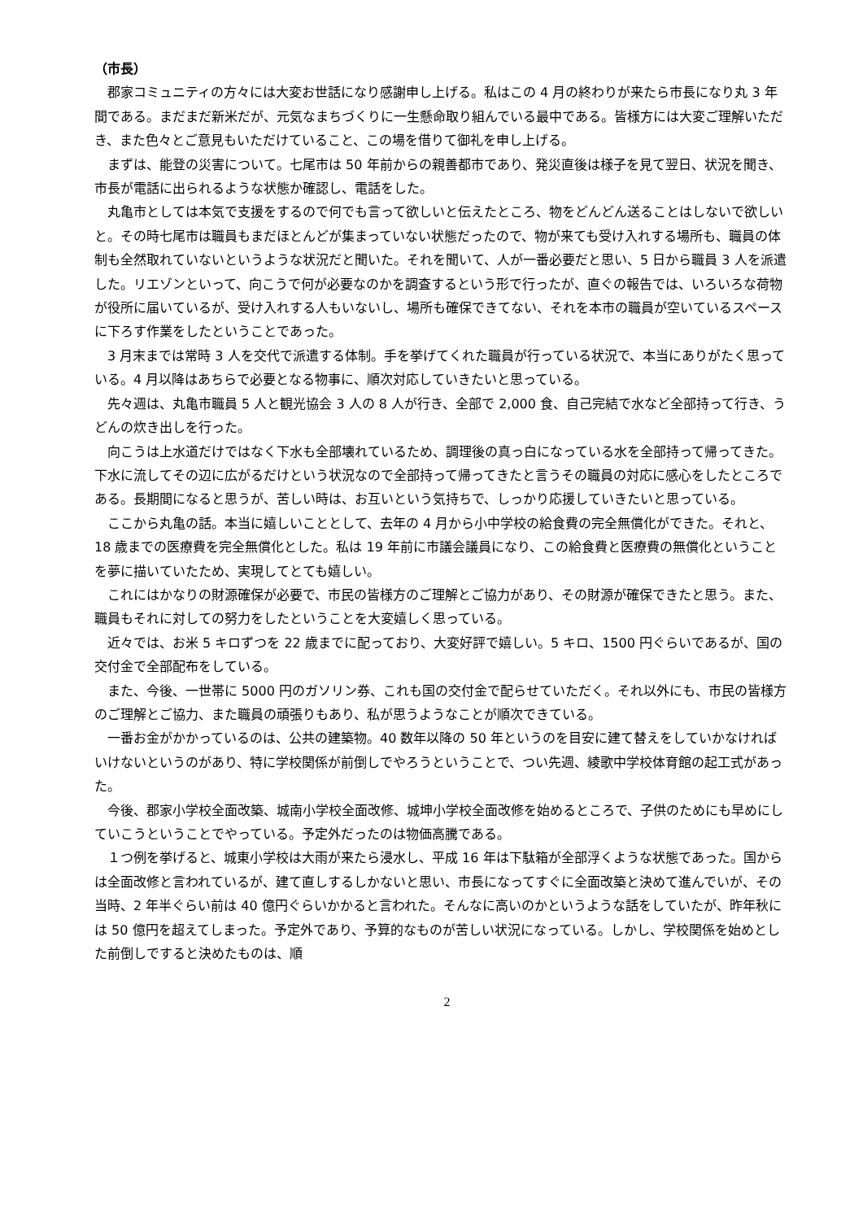（市長）
郡家コミュニティの方々には大変お世話になり感謝申し上げる。私はこの 4 月の終わりが来たら市長になり丸 3 年間である。まだまだ新米だが、元気なまちづくりに一生懸命取り組んでいる最中である。皆様方には大変ご理解いただき、また色々とご意見もいただけていること、この場を借りて御礼を申し上げる。
まずは、能登の災害について。七尾市は 50 年前からの親善都市であり、発災直後は様子を見て翌日、状況を聞き、市長が電話に出られるような状態か確認し、電話をした。
丸亀市としては本気で支援をするので何でも言って欲しいと伝えたところ、物をどんどん送ることはしないで欲しいと。その時七尾市は職員もまだほとんどが集まっていない状態だったので、物が来ても受け入れする場所も、職員の体制も全然取れていないというような状況だと聞いた。それを聞いて、人が一番必要だと思い、5 日から職員 3 人を派遣した。リエゾンといって、向こうで何が必要なのかを調査するという形で行ったが、直ぐの報告では、いろいろな荷物が役所に届いているが、受け入れする人もいないし、場所も確保できてない、それを本市の職員が空いているスペースに下ろす作業をしたということであった。
3 月末までは常時 3 人を交代で派遣する体制。手を挙げてくれた職員が行っている状況で、本当にありがたく思っている。4 月以降はあちらで必要となる物事に、順次対応していきたいと思っている。
先々週は、丸亀市職員 5 人と観光協会 3 人の 8 人が行き、全部で 2,000 食、自己完結で水など全部持って行き、うどんの炊き出しを行った。
向こうは上水道だけではなく下水も全部壊れているため、調理後の真っ白になっている水を全部持って帰ってきた。下水に流してその辺に広がるだけという状況なので全部持って帰ってきたと言うその職員の対応に感心をしたところである。長期間になると思うが、苦しい時は、お互いという気持ちで、しっかり応援していきたいと思っている。
ここから丸亀の話。本当に嬉しいこととして、去年の 4 月から小中学校の給食費の完全無償化ができた。それと、18 歳までの医療費を完全無償化とした。私は 19 年前に市議会議員になり、この給食費と医療費の無償化ということを夢に描いていたため、実現してとても嬉しい。
これにはかなりの財源確保が必要で、市民の皆様方のご理解とご協力があり、その財源が確保できたと思う。また、職員もそれに対しての努力をしたということを大変嬉しく思っている。
近々では、お米 5 キロずつを 22 歳までに配っており、大変好評で嬉しい。5 キロ、1500 円ぐらいであるが、国の交付金で全部配布をしている。
また、今後、一世帯に 5000 円のガソリン券、これも国の交付金で配らせていただく。それ以外にも、市民の皆様方のご理解とご協力、また職員の頑張りもあり、私が思うようなことが順次できている。
一番お金がかかっているのは、公共の建築物。40 数年以降の 50 年というのを目安に建て替えをしていかなければいけないというのがあり、特に学校関係が前倒しでやろうということで、つい先週、綾歌中学校体育館の起工式があった。
今後、郡家小学校全面改築、城南小学校全面改修、城坤小学校全面改修を始めるところで、子供のためにも早めにしていこうということでやっている。予定外だったのは物価高騰である。
１つ例を挙げると、城東小学校は大雨が来たら浸水し、平成 16 年は下駄箱が全部浮くような状態であった。国からは全面改修と言われているが、建て直しするしかないと思い、市長になってすぐに全面改築と決めて進んでいが、その当時、2 年半ぐらい前は 40 億円ぐらいかかると言われた。そんなに高いのかというような話をしていたが、昨年秋には 50 億円を超えてしまった。予定外であり、予算的なものが苦しい状況になっている。しかし、学校関係を始めとした前倒しですると決めたものは、順
2